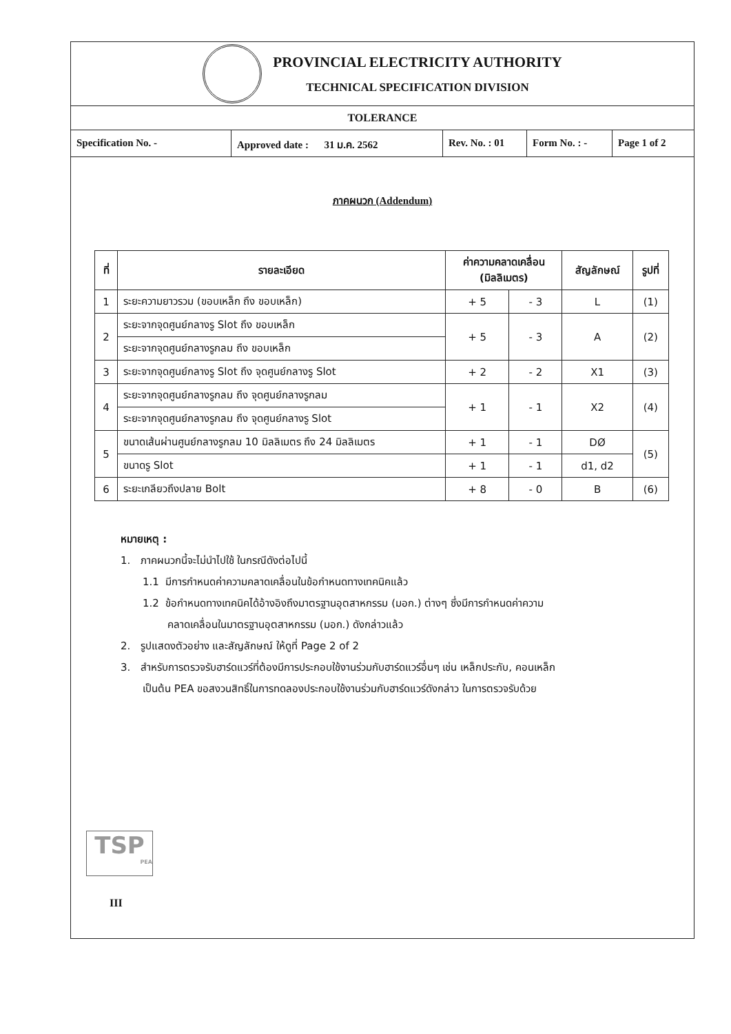PROVINCIAL ELECTRICITY AUTHORITY
TECHNICAL SPECIFICATION DIVISION
TOLERANCE
Specification No. - Approved date : 31 ม.ค. 2562
Rev. No. : 01
Form No. : -
Page 1 of 2
ภาคผนวก (Addendum)
| ที่ | รายละเอียด | ค่าความคลาดเคลื่อน (มิลลิเมตร) | | สัญลักษณ์ | รูปที่ |
| --- | --- | --- | --- | --- | --- |
| 1 | ระยะความยาวรวม (ขอบเหล็ก ถึง ขอบเหล็ก) | + 5 | - 3 | L | (1) |
| 2 | ระยะจากจุดศูนย์กลางรู Slot ถึง ขอบเหล็ก | + 5 | - 3 | A | (2) |
| | ระยะจากจุดศูนย์กลางรูกลม ถึง ขอบเหล็ก | | | | |
| 3 | ระยะจากจุดศูนย์กลางรู Slot ถึง จุดศูนย์กลางรู Slot | + 2 | - 2 | X1 | (3) |
| 4 | ระยะจากจุดศูนย์กลางรูกลม ถึง จุดศูนย์กลางรูกลม | + 1 | - 1 | X2 | (4) |
| | ระยะจากจุดศูนย์กลางรูกลม ถึง จุดศูนย์กลางรู Slot | | | | |
| 5 | ขนาดเส้นผ่านศูนย์กลางรูกลม 10 มิลลิเมตร ถึง 24 มิลลิเมตร | + 1 | - 1 | DØ | (5) |
| | ขนาดรู Slot | + 1 | - 1 | d1, d2 | |
| 6 | ระยะเกลียวถึงปลาย Bolt | + 8 | - 0 | B | (6) |
หมายเหตุ :
1. ภาคผนวกนี้จะไม่นำไปใช้ ในกรณีดังต่อไปนี้
1.1 มีการกำหนดค่าความคลาดเคลื่อนในข้อกำหนดทางเทคนิคแล้ว
1.2 ข้อกำหนดทางเทคนิคได้อ้างอิงถึงมาตรฐานอุตสาหกรรม (มอก.) ต่างๆ ซึ่งมีการกำหนดค่าความ
คลาดเคลื่อนในมาตรฐานอุตสาหกรรม (มอก.) ดังกล่าวแล้ว
2. รูปแสดงตัวอย่าง และสัญลักษณ์ ให้ดูที่ Page 2 of 2
3. สำหรับการตรวจรับฮาร์ดแวร์ที่ต้องมีการประกอบใช้งานร่วมกับฮาร์ดแวร์อื่นๆ เช่น เหล็กประกับ, คอนเหล็ก
เป็นต้น PEA ขอสงวนสิทธิ์ในการทดลองประกอบใช้งานร่วมกับฮาร์ดแวร์ดังกล่าว ในการตรวจรับด้วย
TSP
PEA
III